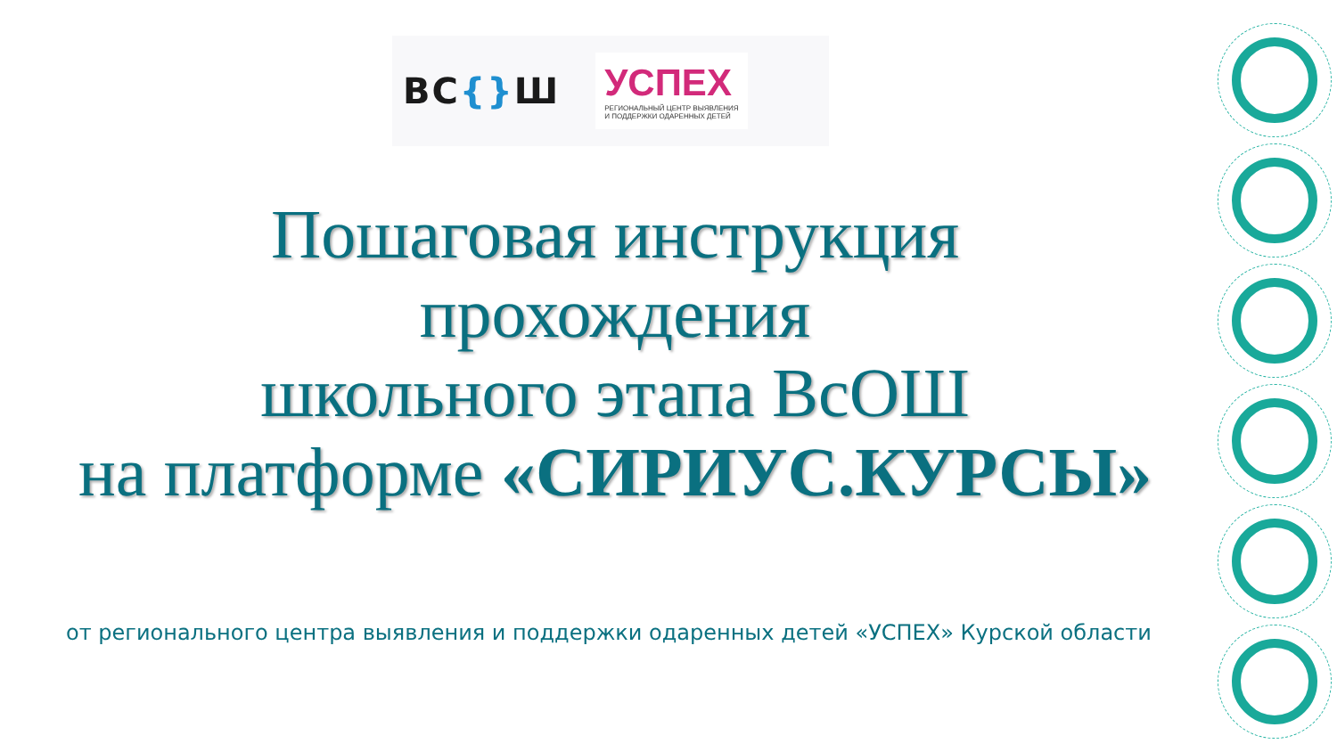ВС{}Ш
УСПЕХ
РЕГИОНАЛЬНЫЙ ЦЕНТР ВЫЯВЛЕНИЯ
И ПОДДЕРЖКИ ОДАРЕННЫХ ДЕТЕЙ
Пошаговая инструкция
прохождения
школьного этапа ВсОШ
на платформе «СИРИУС.КУРСЫ»
от регионального центра выявления и поддержки одаренных детей «УСПЕХ» Курской области